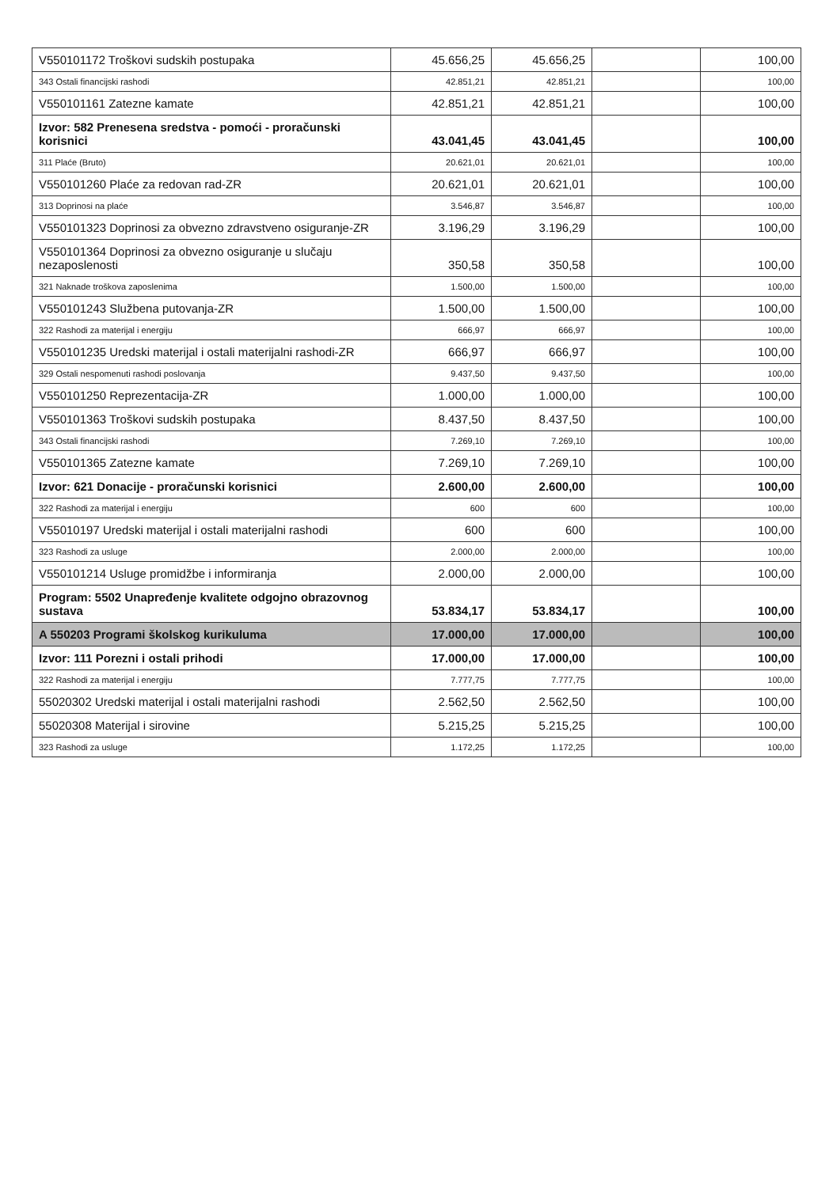| V550101172 Troškovi sudskih postupaka | 45.656,25 | 45.656,25 | | 100,00 |
| 343 Ostali financijski rashodi | 42.851,21 | 42.851,21 | | 100,00 |
| V550101161 Zatezne kamate | 42.851,21 | 42.851,21 | | 100,00 |
| Izvor: 582 Prenesena sredstva - pomoći - proračunski korisnici | 43.041,45 | 43.041,45 | | 100,00 |
| 311 Plaće (Bruto) | 20.621,01 | 20.621,01 | | 100,00 |
| V550101260 Plaće za redovan rad-ZR | 20.621,01 | 20.621,01 | | 100,00 |
| 313 Doprinosi na plaće | 3.546,87 | 3.546,87 | | 100,00 |
| V550101323 Doprinosi za obvezno zdravstveno osiguranje-ZR | 3.196,29 | 3.196,29 | | 100,00 |
| V550101364 Doprinosi za obvezno osiguranje u slučaju nezaposlenosti | 350,58 | 350,58 | | 100,00 |
| 321 Naknade troškova zaposlenima | 1.500,00 | 1.500,00 | | 100,00 |
| V550101243 Službena putovanja-ZR | 1.500,00 | 1.500,00 | | 100,00 |
| 322 Rashodi za materijal i energiju | 666,97 | 666,97 | | 100,00 |
| V550101235 Uredski materijal i ostali materijalni rashodi-ZR | 666,97 | 666,97 | | 100,00 |
| 329 Ostali nespomenuti rashodi poslovanja | 9.437,50 | 9.437,50 | | 100,00 |
| V550101250 Reprezentacija-ZR | 1.000,00 | 1.000,00 | | 100,00 |
| V550101363 Troškovi sudskih postupaka | 8.437,50 | 8.437,50 | | 100,00 |
| 343 Ostali financijski rashodi | 7.269,10 | 7.269,10 | | 100,00 |
| V550101365 Zatezne kamate | 7.269,10 | 7.269,10 | | 100,00 |
| Izvor: 621 Donacije - proračunski korisnici | 2.600,00 | 2.600,00 | | 100,00 |
| 322 Rashodi za materijal i energiju | 600 | 600 | | 100,00 |
| V55010197 Uredski materijal i ostali materijalni rashodi | 600 | 600 | | 100,00 |
| 323 Rashodi za usluge | 2.000,00 | 2.000,00 | | 100,00 |
| V550101214 Usluge promidžbe i informiranja | 2.000,00 | 2.000,00 | | 100,00 |
| Program: 5502 Unapređenje kvalitete odgojno obrazovnog sustava | 53.834,17 | 53.834,17 | | 100,00 |
| A 550203 Programi školskog kurikuluma | 17.000,00 | 17.000,00 | | 100,00 |
| Izvor: 111 Porezni i ostali prihodi | 17.000,00 | 17.000,00 | | 100,00 |
| 322 Rashodi za materijal i energiju | 7.777,75 | 7.777,75 | | 100,00 |
| 55020302 Uredski materijal i ostali materijalni rashodi | 2.562,50 | 2.562,50 | | 100,00 |
| 55020308 Materijal i sirovine | 5.215,25 | 5.215,25 | | 100,00 |
| 323 Rashodi za usluge | 1.172,25 | 1.172,25 | | 100,00 |